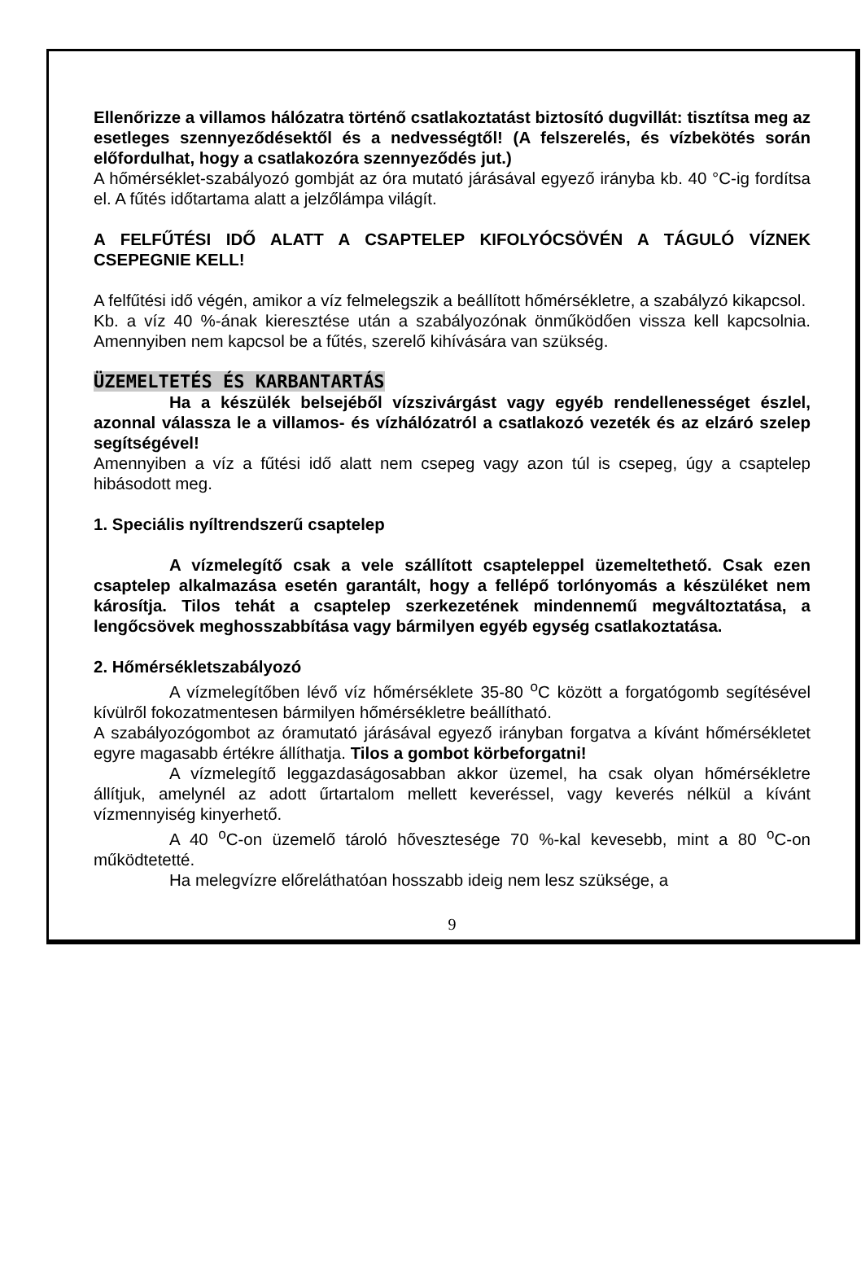Ellenőrizze a villamos hálózatra történő csatlakoztatást biztosító dugvillát: tisztítsa meg az esetleges szennyeződésektől és a nedvességtől! (A felszerelés, és vízbekötés során előfordulhat, hogy a csatlakozóra szennyeződés jut.)
A hőmérséklet-szabályozó gombját az óra mutató járásával egyező irányba kb. 40 °C-ig fordítsa el. A fűtés időtartama alatt a jelzőlámpa világít.
A FELFŰTÉSI IDŐ ALATT A CSAPTELEP KIFOLYÓCSÖVÉN A TÁGULÓ VÍZNEK CSEPEGNIE KELL!
A felfűtési idő végén, amikor a víz felmelegszik a beállított hőmérsékletre, a szabályzó kikapcsol.
Kb. a víz 40 %-ának kieresztése után a szabályozónak önműködően vissza kell kapcsolnia. Amennyiben nem kapcsol be a fűtés, szerelő kihívására van szükség.
ÜZEMELTETÉS ÉS KARBANTARTÁS
Ha a készülék belsejéből vízszivárgást vagy egyéb rendellenességet észlel, azonnal válassza le a villamos- és vízhálózatról a csatlakozó vezeték és az elzáró szelep segítségével!
Amennyiben a víz a fűtési idő alatt nem csepeg vagy azon túl is csepeg, úgy a csaptelep hibásodott meg.
1. Speciális nyíltrendszerű csaptelep
A vízmelegítő csak a vele szállított csapteleppel üzemeltethető. Csak ezen csaptelep alkalmazása esetén garantált, hogy a fellépő torlónyomás a készüléket nem károsítja. Tilos tehát a csaptelep szerkezetének mindennemű megváltoztatása, a lengőcsövek meghosszabbítása vagy bármilyen egyéb egység csatlakoztatása.
2. Hőmérsékletszabályozó
A vízmelegítőben lévő víz hőmérséklete 35-80 <sup>o</sup>C között a forgatógomb segítésével kívülről fokozatmentesen bármilyen hőmérsékletre beállítható.
A szabályozógombot az óramutató járásával egyező irányban forgatva a kívánt hőmérsékletet egyre magasabb értékre állíthatja. Tilos a gombot körbeforgatni!
A vízmelegítő leggazdaságosabban akkor üzemel, ha csak olyan hőmérsékletre állítjuk, amelynél az adott űrtartalom mellett keveréssel, vagy keverés nélkül a kívánt vízmennyiség kinyerhető.
A 40 <sup>o</sup>C-on üzemelő tároló hővesztesége 70 %-kal kevesebb, mint a 80 <sup>o</sup>C-on működtetetté.
Ha melegvízre előreláthatóan hosszabb ideig nem lesz szüksége, a
9